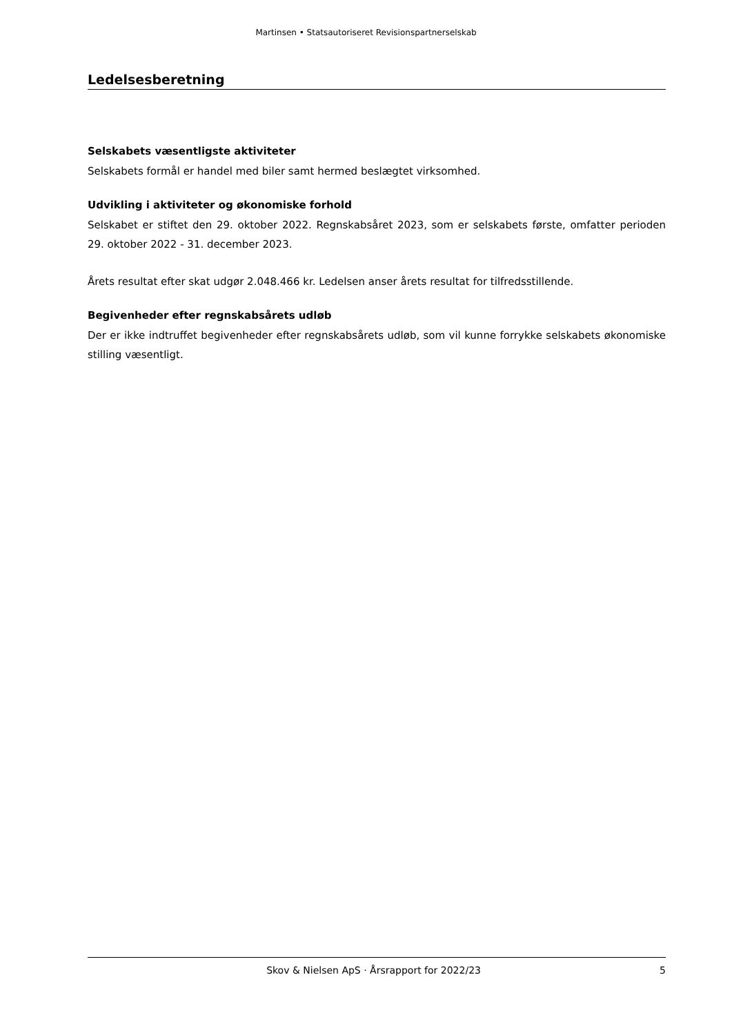Martinsen • Statsautoriseret Revisionspartnerselskab
Ledelsesberetning
Selskabets væsentligste aktiviteter
Selskabets formål er handel med biler samt hermed beslægtet virksomhed.
Udvikling i aktiviteter og økonomiske forhold
Selskabet er stiftet den 29. oktober 2022. Regnskabsåret 2023, som er selskabets første, omfatter perioden 29. oktober 2022 - 31. december 2023.
Årets resultat efter skat udgør 2.048.466 kr. Ledelsen anser årets resultat for tilfredsstillende.
Begivenheder efter regnskabsårets udløb
Der er ikke indtruffet begivenheder efter regnskabsårets udløb, som vil kunne forrykke selskabets økonomiske stilling væsentligt.
Skov & Nielsen ApS · Årsrapport for 2022/23 5